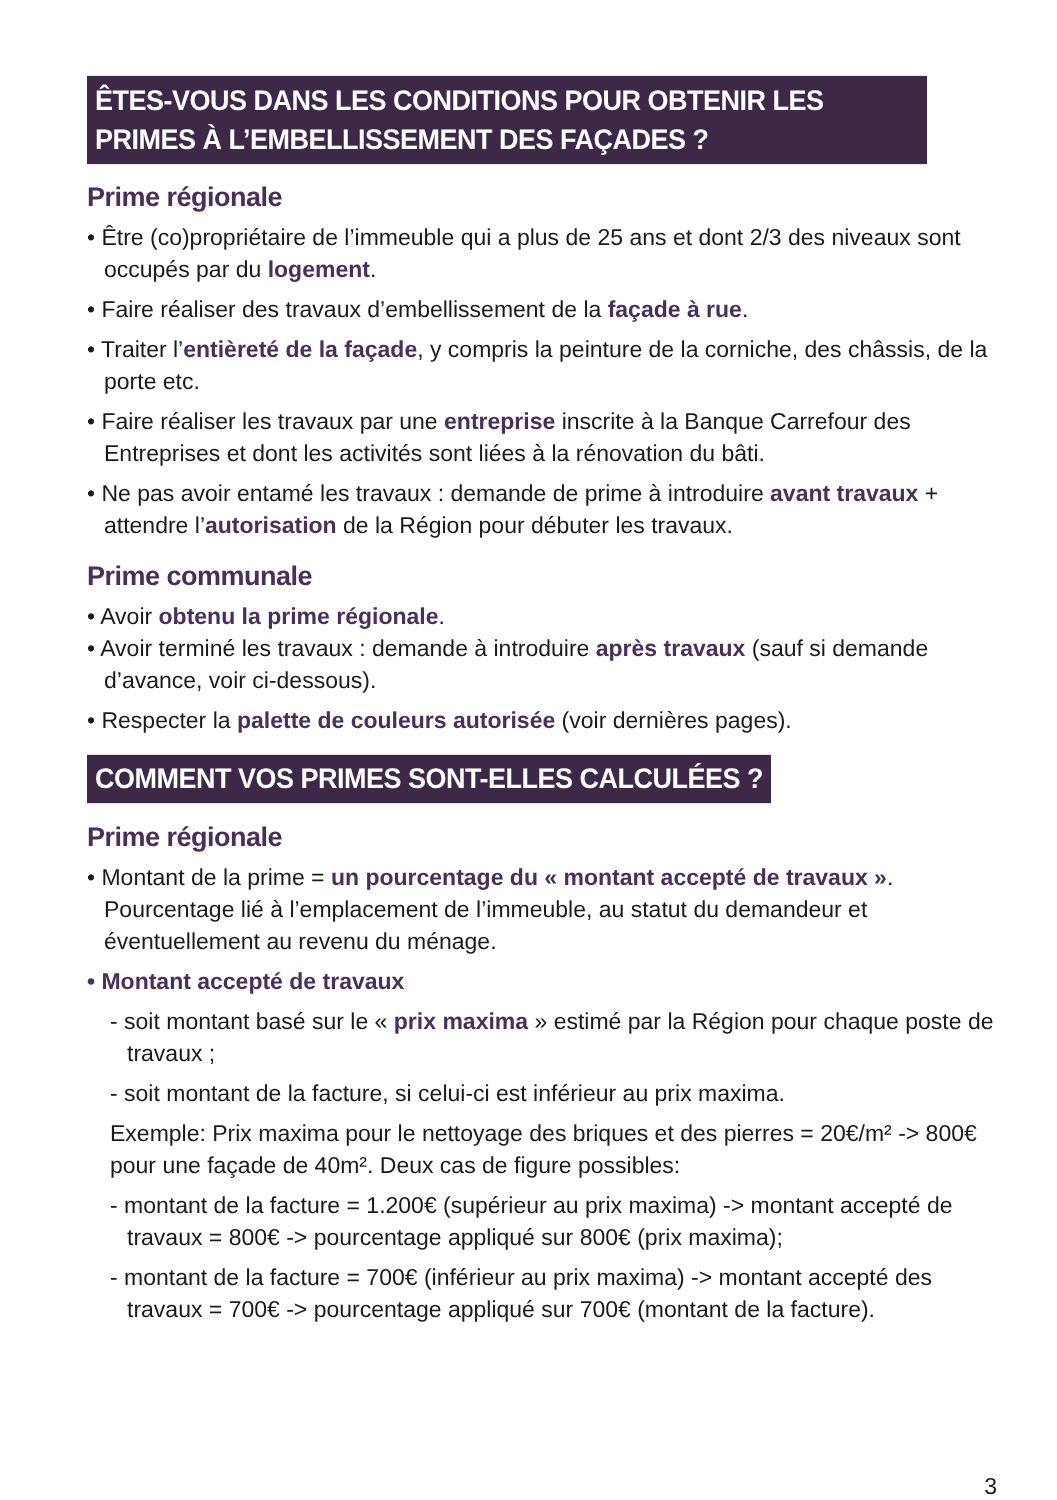ÊTES-VOUS DANS LES CONDITIONS POUR OBTENIR LES PRIMES À L’EMBELLISSEMENT DES FAÇADES ?
Prime régionale
• Être (co)propriétaire de l’immeuble qui a plus de 25 ans et dont 2/3 des niveaux sont occupés par du logement.
• Faire réaliser des travaux d’embellissement de la façade à rue.
• Traiter l’entièreté de la façade, y compris la peinture de la corniche, des châssis, de la porte etc.
• Faire réaliser les travaux par une entreprise inscrite à la Banque Carrefour des Entreprises et dont les activités sont liées à la rénovation du bâti.
• Ne pas avoir entamé les travaux : demande de prime à introduire avant travaux + attendre l’autorisation de la Région pour débuter les travaux.
Prime communale
• Avoir obtenu la prime régionale.
• Avoir terminé les travaux : demande à introduire après travaux (sauf si demande d’avance, voir ci-dessous).
• Respecter la palette de couleurs autorisée (voir dernières pages).
COMMENT VOS PRIMES SONT-ELLES CALCULÉES ?
Prime régionale
• Montant de la prime = un pourcentage du « montant accepté de travaux ». Pourcentage lié à l’emplacement de l’immeuble, au statut du demandeur et éventuellement au revenu du ménage.
• Montant accepté de travaux
- soit montant basé sur le « prix maxima » estimé par la Région pour chaque poste de travaux ;
- soit montant de la facture, si celui-ci est inférieur au prix maxima.
Exemple: Prix maxima pour le nettoyage des briques et des pierres = 20€/m² -> 800€ pour une façade de 40m². Deux cas de figure possibles:
- montant de la facture = 1.200€ (supérieur au prix maxima) -> montant accepté de travaux = 800€ -> pourcentage appliqué sur 800€ (prix maxima);
- montant de la facture = 700€ (inférieur au prix maxima) -> montant accepté des travaux = 700€ -> pourcentage appliqué sur 700€ (montant de la facture).
3